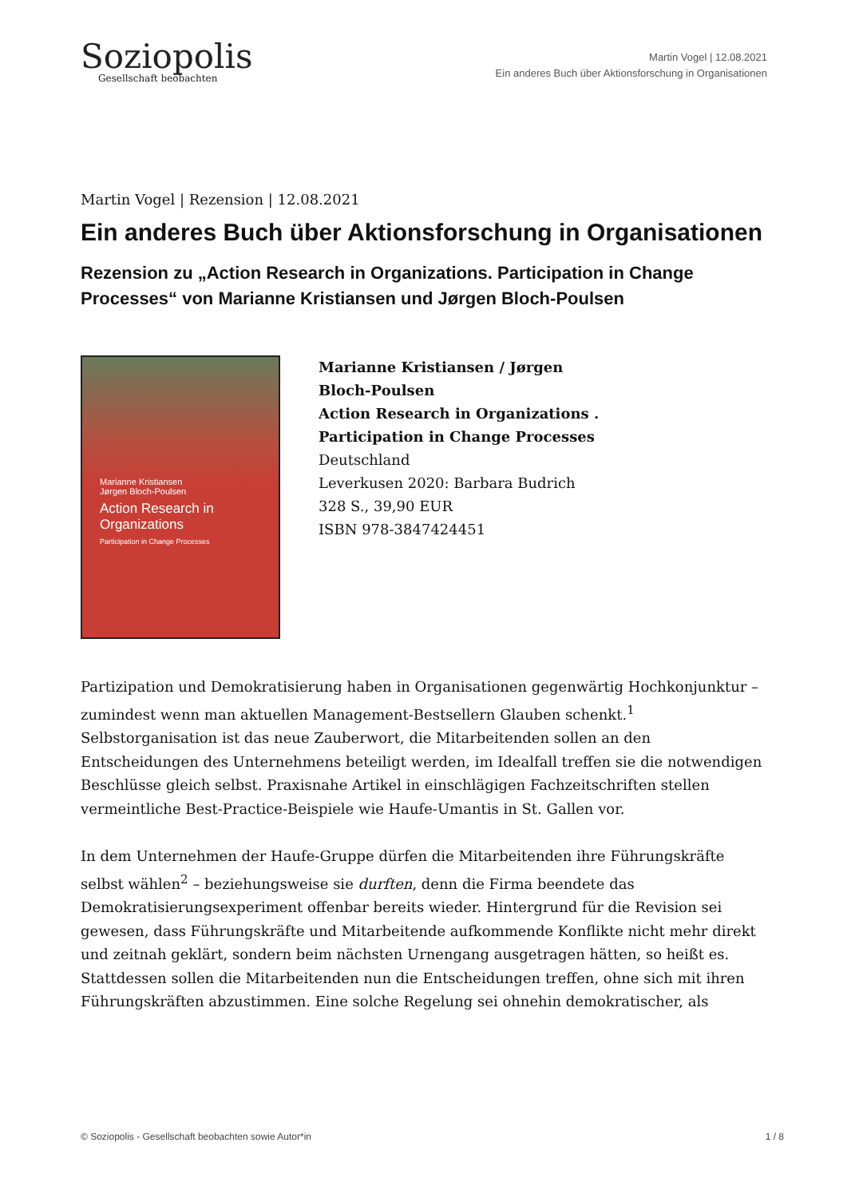Soziopolis
Gesellschaft beobachten
Martin Vogel | 12.08.2021
Ein anderes Buch über Aktionsforschung in Organisationen
Martin Vogel | Rezension | 12.08.2021
Ein anderes Buch über Aktionsforschung in Organisationen
Rezension zu „Action Research in Organizations. Participation in Change Processes“ von Marianne Kristiansen und Jørgen Bloch-Poulsen
Marianne Kristiansen
Jørgen Bloch-Poulsen
Action Research in Organizations
Participation in Change Processes
Marianne Kristiansen / Jørgen Bloch-Poulsen
Action Research in Organizations . Participation in Change Processes
Deutschland
Leverkusen 2020: Barbara Budrich
328 S., 39,90 EUR
ISBN 978-3847424451
Partizipation und Demokratisierung haben in Organisationen gegenwärtig Hochkonjunktur – zumindest wenn man aktuellen Management-Bestsellern Glauben schenkt.<sup>1</sup> Selbstorganisation ist das neue Zauberwort, die Mitarbeitenden sollen an den Entscheidungen des Unternehmens beteiligt werden, im Idealfall treffen sie die notwendigen Beschlüsse gleich selbst. Praxisnahe Artikel in einschlägigen Fachzeitschriften stellen vermeintliche Best-Practice-Beispiele wie Haufe-Umantis in St. Gallen vor.
In dem Unternehmen der Haufe-Gruppe dürfen die Mitarbeitenden ihre Führungskräfte selbst wählen<sup>2</sup> – beziehungsweise sie durften, denn die Firma beendete das Demokratisierungsexperiment offenbar bereits wieder. Hintergrund für die Revision sei gewesen, dass Führungskräfte und Mitarbeitende aufkommende Konflikte nicht mehr direkt und zeitnah geklärt, sondern beim nächsten Urnengang ausgetragen hätten, so heißt es. Stattdessen sollen die Mitarbeitenden nun die Entscheidungen treffen, ohne sich mit ihren Führungskräften abzustimmen. Eine solche Regelung sei ohnehin demokratischer, als
© Soziopolis - Gesellschaft beobachten sowie Autor*in 1 / 8